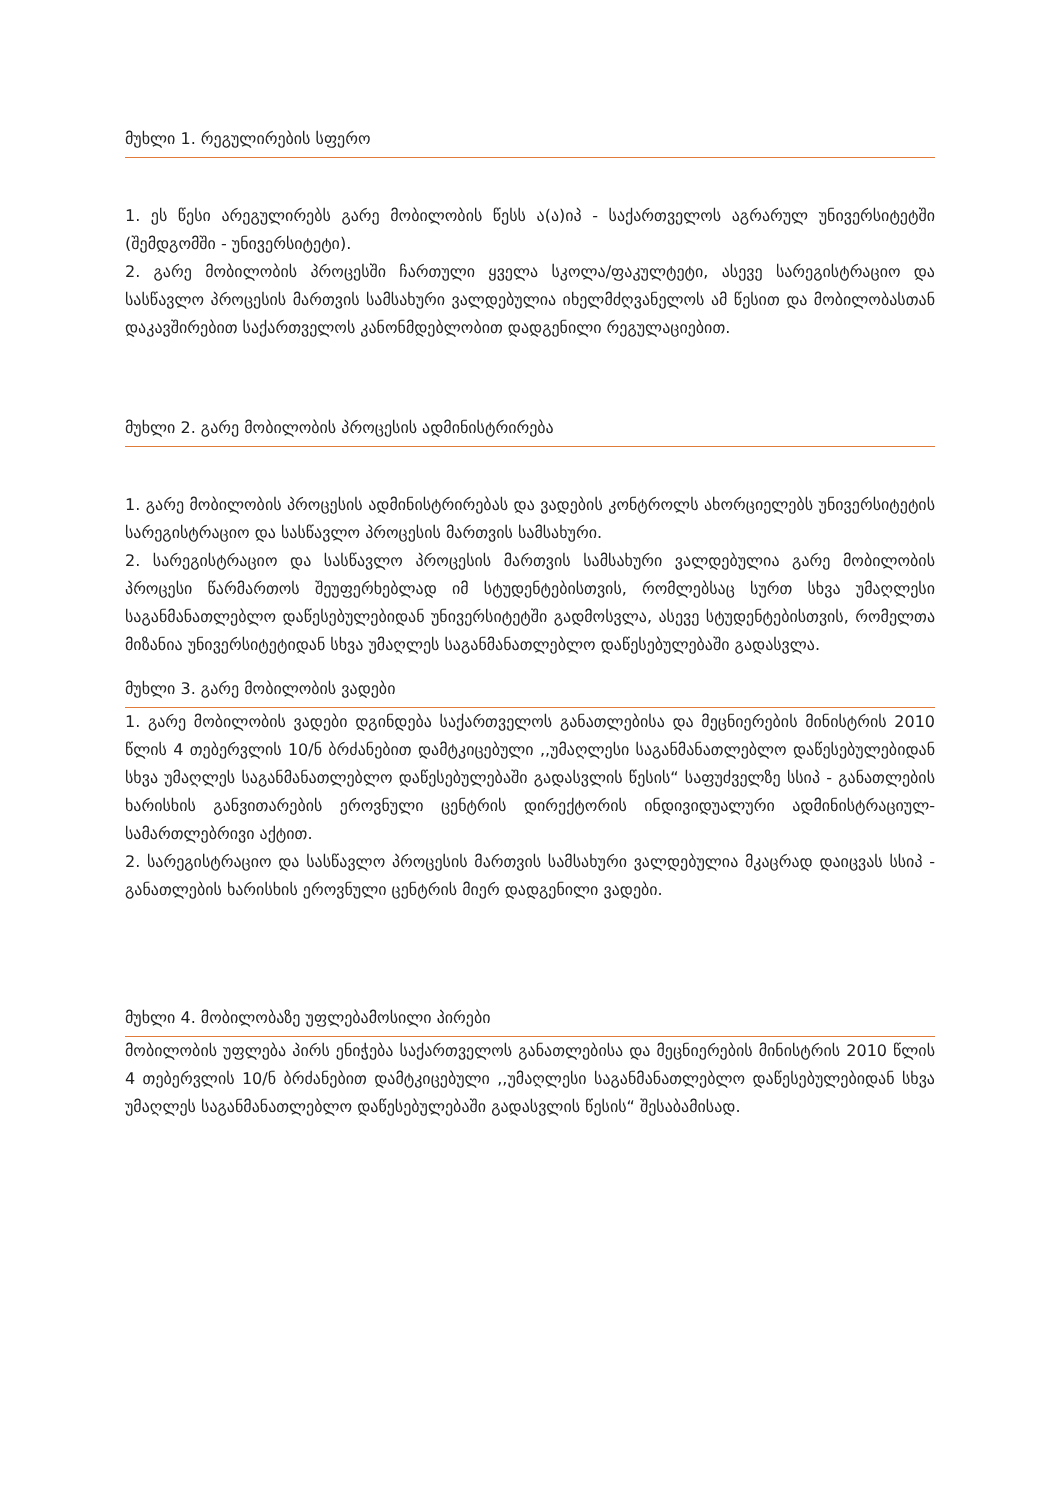მუხლი 1. რეგულირების სფერო
1. ეს წესი არეგულირებს გარე მობილობის წესს ა(ა)იპ - საქართველოს აგრარულ უნივერსიტეტში (შემდგომში - უნივერსიტეტი).
2. გარე მობილობის პროცესში ჩართული ყველა სკოლა/ფაკულტეტი, ასევე სარეგისტრაციო და სასწავლო პროცესის მართვის სამსახური ვალდებულია იხელმძღვანელოს ამ წესით და მობილობასთან დაკავშირებით საქართველოს კანონმდებლობით დადგენილი რეგულაციებით.
მუხლი 2. გარე მობილობის პროცესის ადმინისტრირება
1. გარე მობილობის პროცესის ადმინისტრირებას და ვადების კონტროლს ახორციელებს უნივერსიტეტის სარეგისტრაციო და სასწავლო პროცესის მართვის სამსახური.
2. სარეგისტრაციო და სასწავლო პროცესის მართვის სამსახური ვალდებულია გარე მობილობის პროცესი წარმართოს შეუფერხებლად იმ სტუდენტებისთვის, რომლებსაც სურთ სხვა უმაღლესი საგანმანათლებლო დაწესებულებიდან უნივერსიტეტში გადმოსვლა, ასევე სტუდენტებისთვის, რომელთა მიზანია უნივერსიტეტიდან სხვა უმაღლეს საგანმანათლებლო დაწესებულებაში გადასვლა.
მუხლი 3. გარე მობილობის ვადები
1. გარე მობილობის ვადები დგინდება საქართველოს განათლებისა და მეცნიერების მინისტრის 2010 წლის 4 თებერვლის 10/ნ ბრძანებით დამტკიცებული ,,უმაღლესი საგანმანათლებლო დაწესებულებიდან სხვა უმაღლეს საგანმანათლებლო დაწესებულებაში გადასვლის წესის“ საფუძველზე სსიპ - განათლების ხარისხის განვითარების ეროვნული ცენტრის დირექტორის ინდივიდუალური ადმინისტრაციულ-სამართლებრივი აქტით.
2. სარეგისტრაციო და სასწავლო პროცესის მართვის სამსახური ვალდებულია მკაცრად დაიცვას სსიპ - განათლების ხარისხის ეროვნული ცენტრის მიერ დადგენილი ვადები.
მუხლი 4. მობილობაზე უფლებამოსილი პირები
მობილობის უფლება პირს ენიჭება საქართველოს განათლებისა და მეცნიერების მინისტრის 2010 წლის 4 თებერვლის 10/ნ ბრძანებით დამტკიცებული ,,უმაღლესი საგანმანათლებლო დაწესებულებიდან სხვა უმაღლეს საგანმანათლებლო დაწესებულებაში გადასვლის წესის“ შესაბამისად.